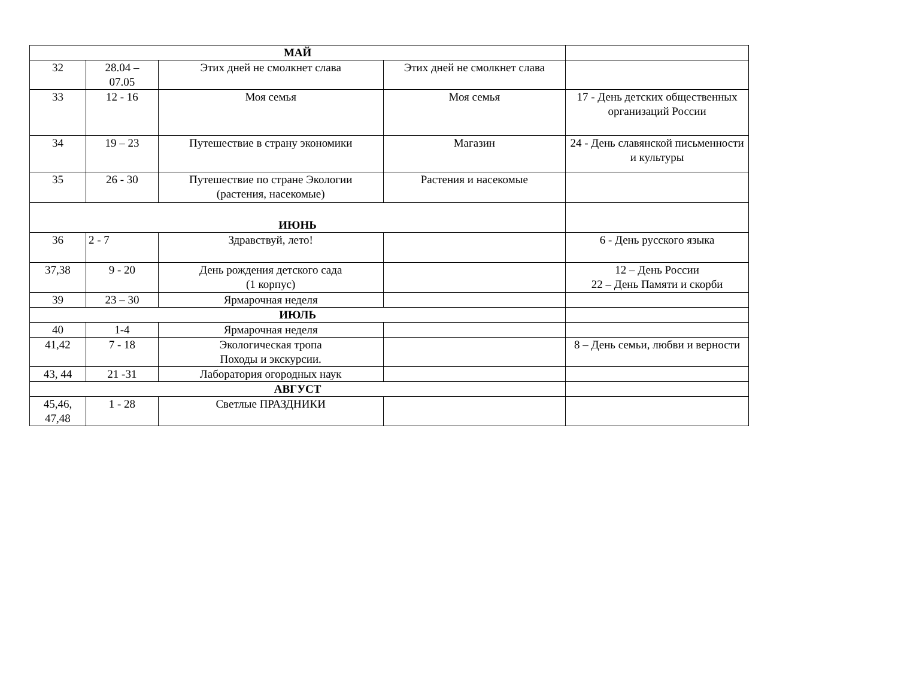| МАЙ | | | | |
| 32 | 28.04 – 07.05 | Этих дней не смолкнет слава | Этих дней не смолкнет слава | |
| 33 | 12 - 16 | Моя семья | Моя семья | 17 - День детских общественных организаций России |
| 34 | 19 – 23 | Путешествие в страну экономики | Магазин | 24 - День славянской письменности и культуры |
| 35 | 26 - 30 | Путешествие по стране Экологии (растения, насекомые) | Растения и насекомые | |
| ИЮНЬ | | | | |
| 36 | 2 - 7 | Здравствуй, лето! | | 6 - День русского языка |
| 37,38 | 9 - 20 | День рождения детского сада (1 корпус) | | 12 – День России 22 – День Памяти и скорби |
| 39 | 23 – 30 | Ярмарочная неделя | | |
| ИЮЛЬ | | | | |
| 40 | 1-4 | Ярмарочная неделя | | |
| 41,42 | 7 - 18 | Экологическая тропа Походы и экскурсии. | | 8 – День семьи, любви и верности |
| 43, 44 | 21 -31 | Лаборатория огородных наук | | |
| АВГУСТ | | | | |
| 45,46, 47,48 | 1 - 28 | Светлые ПРАЗДНИКИ | | |